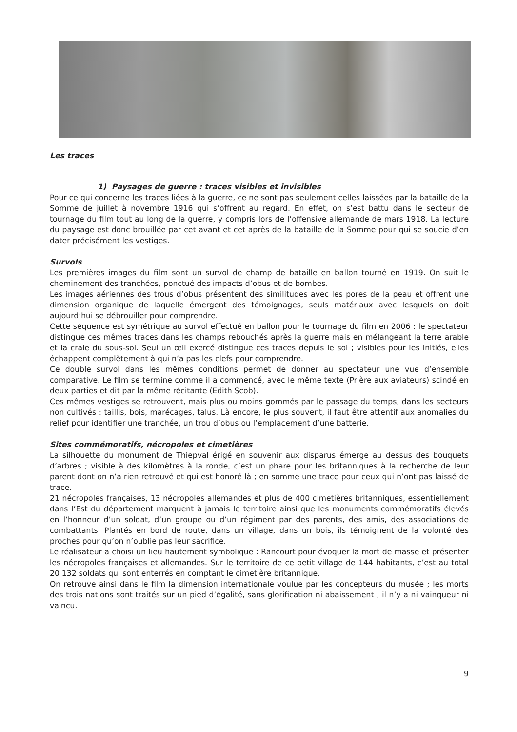Les traces
1) Paysages de guerre : traces visibles et invisibles
Pour ce qui concerne les traces liées à la guerre, ce ne sont pas seulement celles laissées par la bataille de la Somme de juillet à novembre 1916 qui s’offrent au regard. En effet, on s’est battu dans le secteur de tournage du film tout au long de la guerre, y compris lors de l’offensive allemande de mars 1918. La lecture du paysage est donc brouillée par cet avant et cet après de la bataille de la Somme pour qui se soucie d’en dater précisément les vestiges.
Survols
Les premières images du film sont un survol de champ de bataille en ballon tourné en 1919. On suit le cheminement des tranchées, ponctué des impacts d’obus et de bombes.
Les images aériennes des trous d’obus présentent des similitudes avec les pores de la peau et offrent une dimension organique de laquelle émergent des témoignages, seuls matériaux avec lesquels on doit aujourd’hui se débrouiller pour comprendre.
Cette séquence est symétrique au survol effectué en ballon pour le tournage du film en 2006 : le spectateur distingue ces mêmes traces dans les champs rebouchés après la guerre mais en mélangeant la terre arable et la craie du sous-sol. Seul un œil exercé distingue ces traces depuis le sol ; visibles pour les initiés, elles échappent complètement à qui n’a pas les clefs pour comprendre.
Ce double survol dans les mêmes conditions permet de donner au spectateur une vue d’ensemble comparative. Le film se termine comme il a commencé, avec le même texte (Prière aux aviateurs) scindé en deux parties et dit par la même récitante (Edith Scob).
Ces mêmes vestiges se retrouvent, mais plus ou moins gommés par le passage du temps, dans les secteurs non cultivés : taillis, bois, marécages, talus. Là encore, le plus souvent, il faut être attentif aux anomalies du relief pour identifier une tranchée, un trou d’obus ou l’emplacement d’une batterie.
Sites commémoratifs, nécropoles et cimetières
La silhouette du monument de Thiepval érigé en souvenir aux disparus émerge au dessus des bouquets d’arbres ; visible à des kilomètres à la ronde, c’est un phare pour les britanniques à la recherche de leur parent dont on n’a rien retrouvé et qui est honoré là ; en somme une trace pour ceux qui n’ont pas laissé de trace.
21 nécropoles françaises, 13 nécropoles allemandes et plus de 400 cimetières britanniques, essentiellement dans l’Est du département marquent à jamais le territoire ainsi que les monuments commémoratifs élevés en l’honneur d’un soldat, d’un groupe ou d’un régiment par des parents, des amis, des associations de combattants. Plantés en bord de route, dans un village, dans un bois, ils témoignent de la volonté des proches pour qu’on n’oublie pas leur sacrifice.
Le réalisateur a choisi un lieu hautement symbolique : Rancourt pour évoquer la mort de masse et présenter les nécropoles françaises et allemandes. Sur le territoire de ce petit village de 144 habitants, c’est au total 20 132 soldats qui sont enterrés en comptant le cimetière britannique.
On retrouve ainsi dans le film la dimension internationale voulue par les concepteurs du musée ; les morts des trois nations sont traités sur un pied d’égalité, sans glorification ni abaissement ; il n’y a ni vainqueur ni vaincu.
9